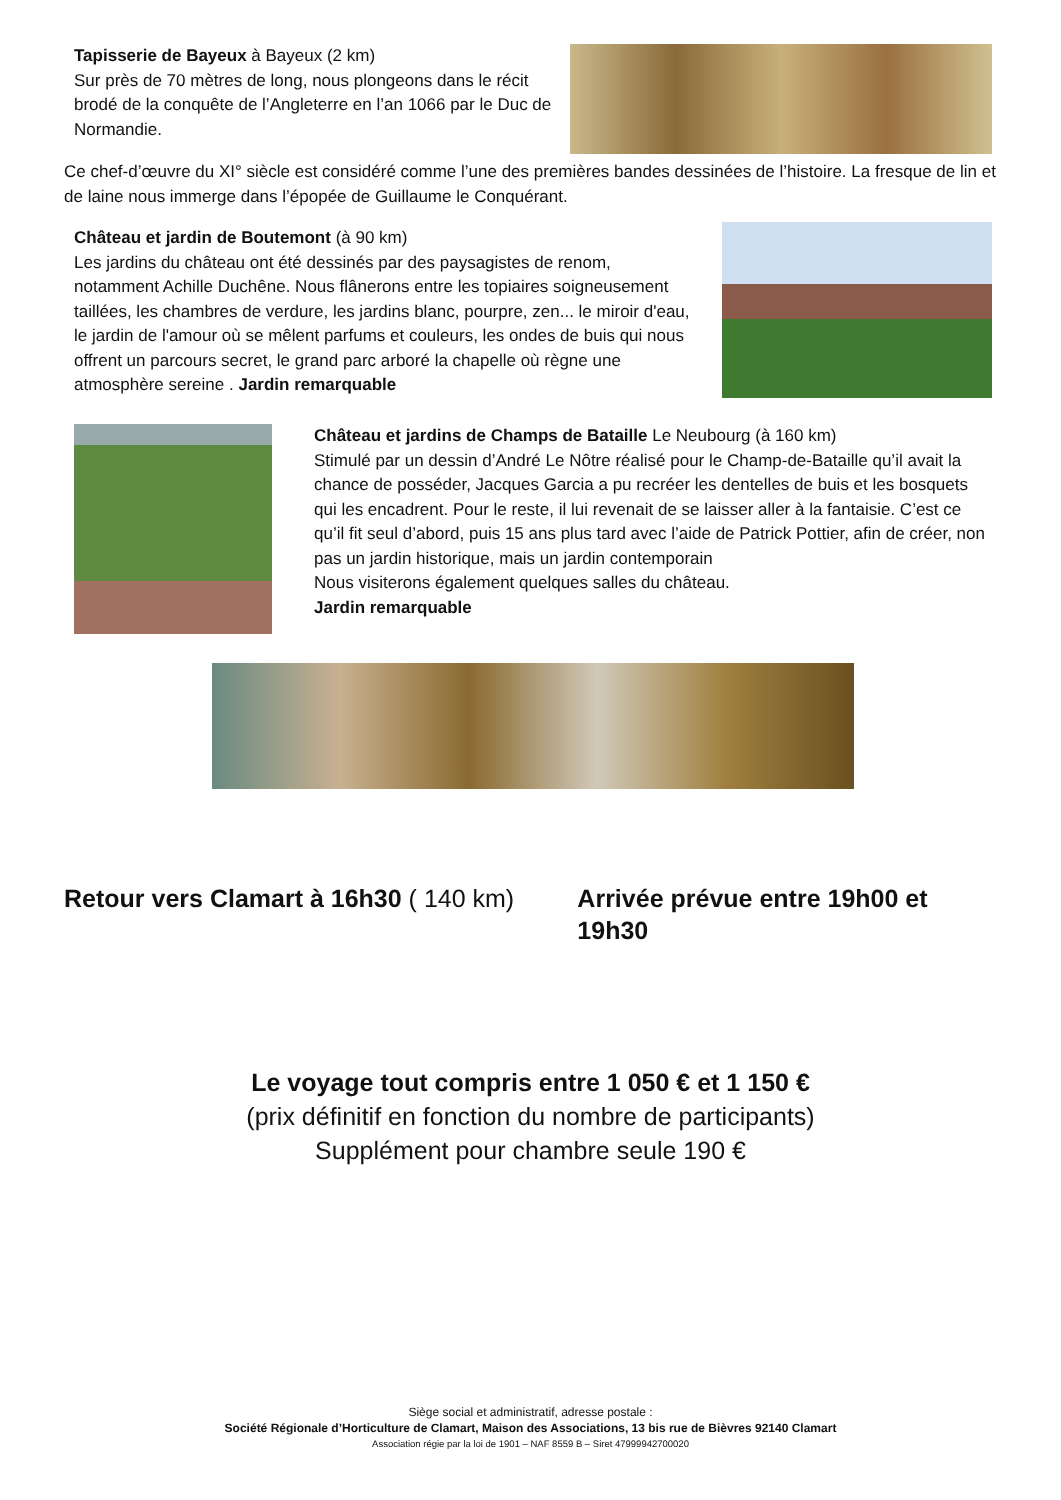Tapisserie de Bayeux à Bayeux (2 km)
Sur près de 70 mètres de long, nous plongeons dans le récit brodé de la conquête de l’Angleterre en l’an 1066 par le Duc de Normandie.
Ce chef-d’œuvre du XI° siècle est considéré comme l’une des premières bandes dessinées de l’histoire. La fresque de lin et de laine nous immerge dans l’épopée de Guillaume le Conquérant.
Château et jardin de Boutemont (à 90 km)
Les jardins du château ont été dessinés par des paysagistes de renom, notamment Achille Duchêne. Nous flânerons entre les topiaires soigneusement taillées, les chambres de verdure, les jardins blanc, pourpre, zen... le miroir d'eau, le jardin de l'amour où se mêlent parfums et couleurs, les ondes de buis qui nous offrent un parcours secret, le grand parc arboré la chapelle où règne une atmosphère sereine . Jardin remarquable
Château et jardins de Champs de Bataille Le Neubourg (à 160 km)
Stimulé par un dessin d’André Le Nôtre réalisé pour le Champ-de-Bataille qu’il avait la chance de posséder, Jacques Garcia a pu recréer les dentelles de buis et les bosquets qui les encadrent. Pour le reste, il lui revenait de se laisser aller à la fantaisie. C’est ce qu’il fit seul d’abord, puis 15 ans plus tard avec l’aide de Patrick Pottier, afin de créer, non pas un jardin historique, mais un jardin contemporain
Nous visiterons également quelques salles du château.
Jardin remarquable
Retour vers Clamart à 16h30 ( 140 km)
Arrivée prévue entre 19h00 et 19h30
Le voyage tout compris entre 1 050 € et 1 150 €
(prix définitif en fonction du nombre de participants)
Supplément pour chambre seule 190 €
Siège social et administratif, adresse postale :
Société Régionale d’Horticulture de Clamart, Maison des Associations, 13 bis rue de Bièvres 92140 Clamart
Association régie par la loi de 1901 – NAF 8559 B – Siret 47999942700020